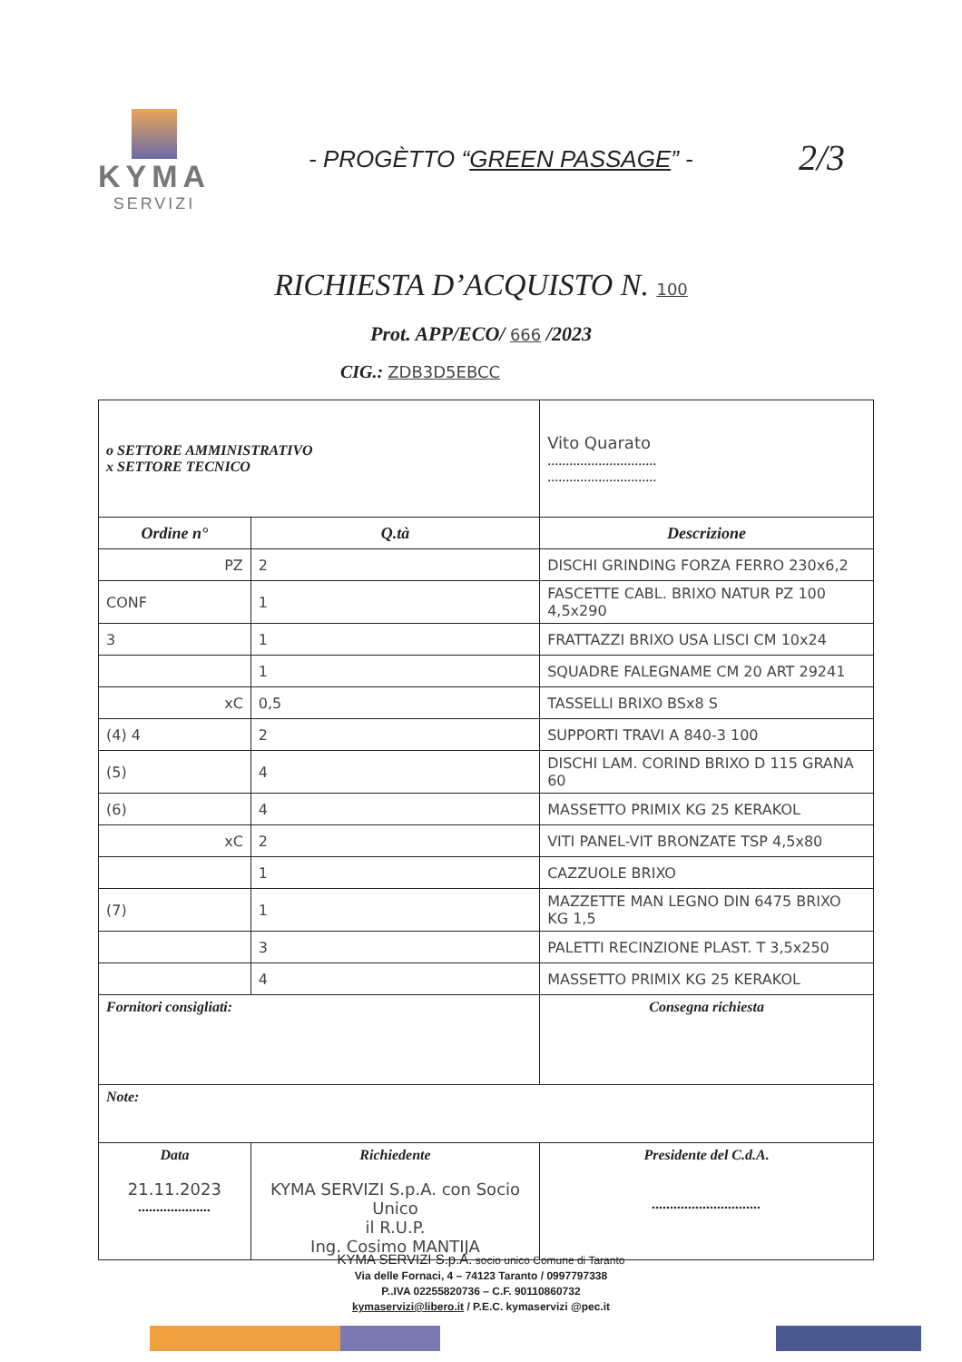KYMA
SERVIZI
- PROGÈTTO “GREEN PASSAGE” - 2/3
RICHIESTA D’ACQUISTO N. 100
Prot. APP/ECO/ 666 /2023
CIG.: ZDB3D5EBCC
| o SETTORE AMMINISTRATIVO x SETTORE TECNICO | | Vito Quarato .............................. .............................. | |
| Ordine n° | Q.tà | Descrizione | |
| PZ | 2 | DISCHI GRINDING FORZA FERRO 230x6,2 | |
| CONF | 1 | FASCETTE CABL. BRIXO NATUR PZ 100 4,5x290 | |
| 3 | 1 | FRATTAZZI BRIXO USA LISCI CM 10x24 | |
| | 1 | SQUADRE FALEGNAME CM 20 ART 29241 | |
| xC | 0,5 | TASSELLI BRIXO BSx8 S | |
| (4) 4 | 2 | SUPPORTI TRAVI A 840-3 100 | |
| (5) | 4 | DISCHI LAM. CORIND BRIXO D 115 GRANA 60 | |
| (6) | 4 | MASSETTO PRIMIX KG 25 KERAKOL | |
| xC | 2 | VITI PANEL-VIT BRONZATE TSP 4,5x80 | |
| | 1 | CAZZUOLE BRIXO | |
| (7) | 1 | MAZZETTE MAN LEGNO DIN 6475 BRIXO KG 1,5 | |
| | 3 | PALETTI RECINZIONE PLAST. T 3,5x250 | |
| | 4 | MASSETTO PRIMIX KG 25 KERAKOL | |
| Fornitori consigliati: | | | Consegna richiesta |
| Note: | | | |
| Data 21.11.2023 .................... | Richiedente KYMA SERVIZI S.p.A. con Socio Unico il R.U.P. Ing. Cosimo MANTIJA | | Presidente del C.d.A. .............................. |
KYMA SERVIZI S.p.A. socio unico Comune di Taranto
Via delle Fornaci, 4 – 74123 Taranto / 0997797338
P..IVA 02255820736 – C.F. 90110860732
kymaservizi@libero.it / P.E.C. kymaservizi @pec.it